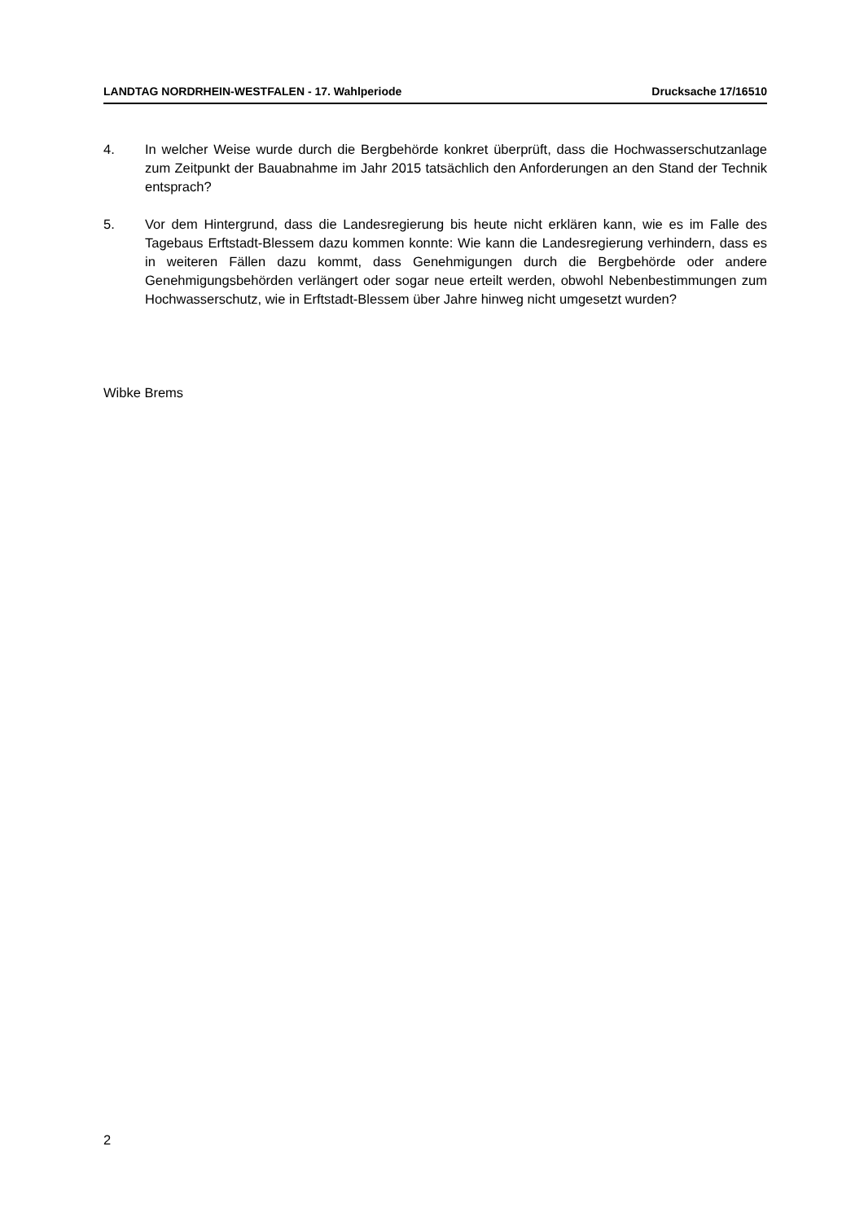LANDTAG NORDRHEIN-WESTFALEN - 17. Wahlperiode Drucksache 17/16510
4. In welcher Weise wurde durch die Bergbehörde konkret überprüft, dass die Hochwasserschutzanlage zum Zeitpunkt der Bauabnahme im Jahr 2015 tatsächlich den Anforderungen an den Stand der Technik entsprach?
5. Vor dem Hintergrund, dass die Landesregierung bis heute nicht erklären kann, wie es im Falle des Tagebaus Erftstadt-Blessem dazu kommen konnte: Wie kann die Landesregierung verhindern, dass es in weiteren Fällen dazu kommt, dass Genehmigungen durch die Bergbehörde oder andere Genehmigungsbehörden verlängert oder sogar neue erteilt werden, obwohl Nebenbestimmungen zum Hochwasserschutz, wie in Erftstadt-Blessem über Jahre hinweg nicht umgesetzt wurden?
Wibke Brems
2